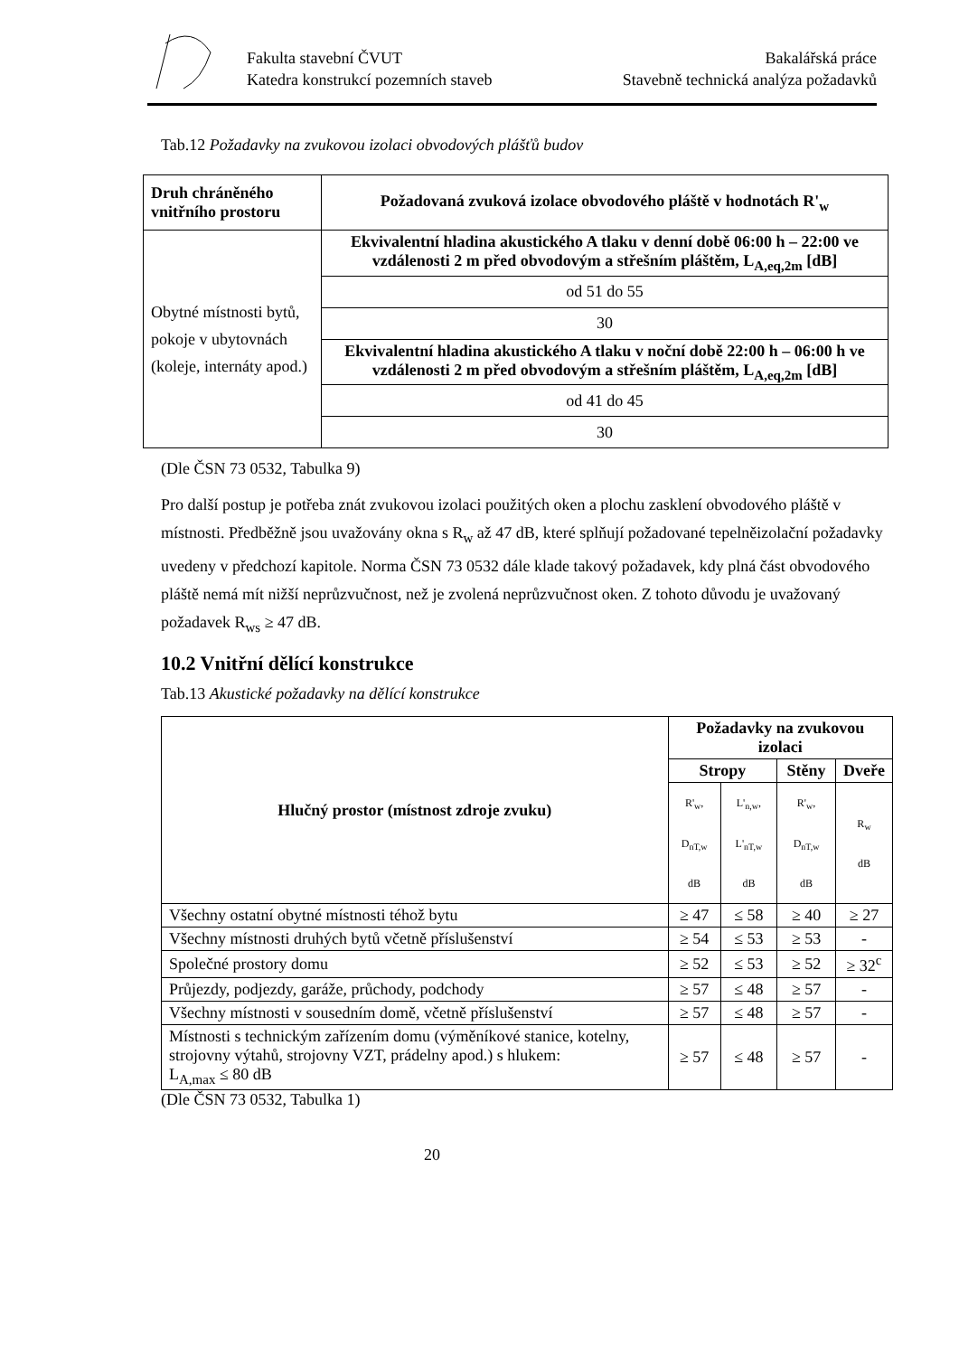Fakulta stavební ČVUT
Katedra konstrukcí pozemních staveb
Bakalářská práce
Stavebně technická analýza požadavků
Tab.12 Požadavky na zvukovou izolaci obvodových plášťů budov
| Druh chráněného vnitřního prostoru | Požadovaná zvuková izolace obvodového pláště v hodnotách R'<sub>w</sub> |
| --- | --- |
| Obytné místnosti bytů, pokoje v ubytovnách (koleje, internáty apod.) | Ekvivalentní hladina akustického A tlaku v denní době 06:00 h – 22:00 ve vzdálenosti 2 m před obvodovým a střešním pláštěm, L<sub>A,eq,2m</sub> [dB] |
| | od 51 do 55 |
| | 30 |
| | Ekvivalentní hladina akustického A tlaku v noční době 22:00 h – 06:00 h ve vzdálenosti 2 m před obvodovým a střešním pláštěm, L<sub>A,eq,2m</sub> [dB] |
| | od 41 do 45 |
| | 30 |
(Dle ČSN 73 0532, Tabulka 9)
Pro další postup je potřeba znát zvukovou izolaci použitých oken a plochu zasklení obvodového pláště v místnosti. Předběžně jsou uvažovány okna s R<sub>w</sub> až 47 dB, které splňují požadované tepelněizolační požadavky uvedeny v předchozí kapitole. Norma ČSN 73 0532 dále klade takový požadavek, kdy plná část obvodového pláště nemá mít nižší neprůzvučnost, než je zvolená neprůzvučnost oken. Z tohoto důvodu je uvažovaný požadavek R<sub>ws</sub> ≥ 47 dB.
10.2 Vnitřní dělící konstrukce
Tab.13 Akustické požadavky na dělící konstrukce
| Hlučný prostor (místnost zdroje zvuku) | Požadavky na zvukovou izolaci | | | |
| --- | --- | --- | --- | --- |
| | Stropy | | Stěny | Dveře |
| | R'<sub>w</sub>, D<sub>nT,w</sub> dB | L'<sub>n,w</sub>, L'<sub>nT,w</sub> dB | R'<sub>w</sub>, D<sub>nT,w</sub> dB | R<sub>w</sub> dB |
| Všechny ostatní obytné místnosti téhož bytu | ≥ 47 | ≤ 58 | ≥ 40 | ≥ 27 |
| Všechny místnosti druhých bytů včetně příslušenství | ≥ 54 | ≤ 53 | ≥ 53 | - |
| Společné prostory domu | ≥ 52 | ≤ 53 | ≥ 52 | ≥ 32<sup>c</sup> |
| Průjezdy, podjezdy, garáže, průchody, podchody | ≥ 57 | ≤ 48 | ≥ 57 | - |
| Všechny místnosti v sousedním domě, včetně příslušenství | ≥ 57 | ≤ 48 | ≥ 57 | - |
| Místnosti s technickým zařízením domu (výměníkové stanice, kotelny, strojovny výtahů, strojovny VZT, prádelny apod.) s hlukem: L<sub>A,max</sub> ≤ 80 dB | ≥ 57 | ≤ 48 | ≥ 57 | - |
(Dle ČSN 73 0532, Tabulka 1)
20